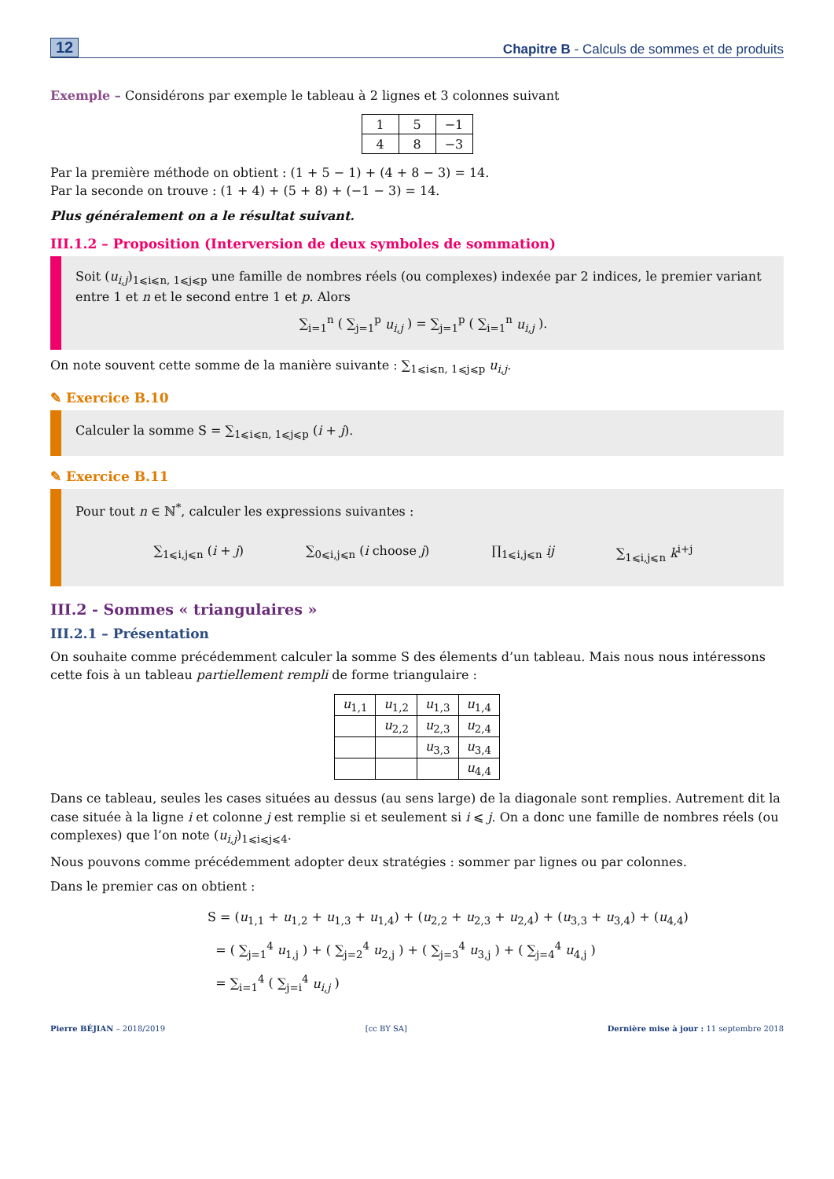12 Chapitre B - Calculs de sommes et de produits
Exemple – Considérons par exemple le tableau à 2 lignes et 3 colonnes suivant
| 1 | 5 | −1 |
| 4 | 8 | −3 |
Par la première méthode on obtient : (1 + 5 − 1) + (4 + 8 − 3) = 14.
Par la seconde on trouve : (1 + 4) + (5 + 8) + (−1 − 3) = 14.
Plus généralement on a le résultat suivant.
III.1.2 – Proposition (Interversion de deux symboles de sommation)
Soit (u<sub>i,j</sub>)<sub>1⩽i⩽n, 1⩽j⩽p</sub> une famille de nombres réels (ou complexes) indexée par 2 indices, le premier variant entre 1 et n et le second entre 1 et p. Alors
∑<sub>i=1</sub><sup>n</sup> ( ∑<sub>j=1</sub><sup>p</sup> u<sub>i,j</sub> ) = ∑<sub>j=1</sub><sup>p</sup> ( ∑<sub>i=1</sub><sup>n</sup> u<sub>i,j</sub> ).
On note souvent cette somme de la manière suivante : ∑<sub>1⩽i⩽n, 1⩽j⩽p</sub> u<sub>i,j</sub>.
✎ Exercice B.10
Calculer la somme S = ∑<sub>1⩽i⩽n, 1⩽j⩽p</sub> (i + j).
✎ Exercice B.11
Pour tout n ∈ ℕ<sup>*</sup>, calculer les expressions suivantes :
∑<sub>1⩽i,j⩽n</sub> (i + j) ∑<sub>0⩽i,j⩽n</sub> (i choose j) ∏<sub>1⩽i,j⩽n</sub> ij ∑<sub>1⩽i,j⩽n</sub> k<sup>i+j</sup>
III.2 - Sommes « triangulaires »
III.2.1 – Présentation
On souhaite comme précédemment calculer la somme S des élements d’un tableau. Mais nous nous intéressons cette fois à un tableau partiellement rempli de forme triangulaire :
| u<sub>1,1</sub> | u<sub>1,2</sub> | u<sub>1,3</sub> | u<sub>1,4</sub> |
| | u<sub>2,2</sub> | u<sub>2,3</sub> | u<sub>2,4</sub> |
| | | u<sub>3,3</sub> | u<sub>3,4</sub> |
| | | | u<sub>4,4</sub> |
Dans ce tableau, seules les cases situées au dessus (au sens large) de la diagonale sont remplies. Autrement dit la case située à la ligne i et colonne j est remplie si et seulement si i ⩽ j. On a donc une famille de nombres réels (ou complexes) que l’on note (u<sub>i,j</sub>)<sub>1⩽i⩽j⩽4</sub>.
Nous pouvons comme précédemment adopter deux stratégies : sommer par lignes ou par colonnes.
Dans le premier cas on obtient :
S = (u<sub>1,1</sub> + u<sub>1,2</sub> + u<sub>1,3</sub> + u<sub>1,4</sub>) + (u<sub>2,2</sub> + u<sub>2,3</sub> + u<sub>2,4</sub>) + (u<sub>3,3</sub> + u<sub>3,4</sub>) + (u<sub>4,4</sub>)
= ( ∑<sub>j=1</sub><sup>4</sup> u<sub>1,j</sub> ) + ( ∑<sub>j=2</sub><sup>4</sup> u<sub>2,j</sub> ) + ( ∑<sub>j=3</sub><sup>4</sup> u<sub>3,j</sub> ) + ( ∑<sub>j=4</sub><sup>4</sup> u<sub>4,j</sub> )
= ∑<sub>i=1</sub><sup>4</sup> ( ∑<sub>j=i</sub><sup>4</sup> u<sub>i,j</sub> )
Pierre BÉJIAN – 2018/2019 [cc BY SA] Dernière mise à jour : 11 septembre 2018